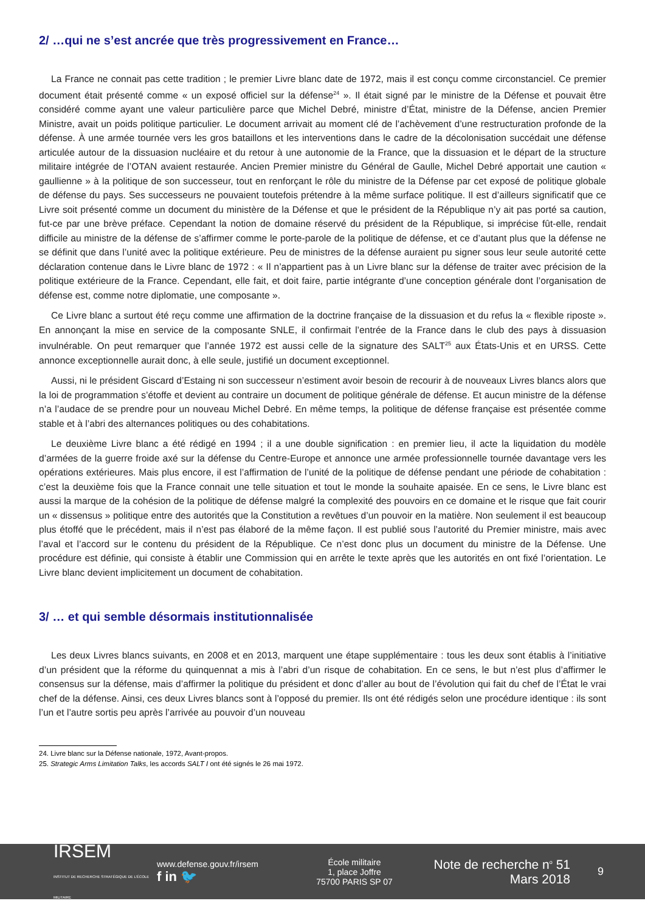2/ …qui ne s’est ancrée que très progressivement en France…
La France ne connait pas cette tradition ; le premier Livre blanc date de 1972, mais il est conçu comme circonstanciel. Ce premier document était présenté comme « un exposé officiel sur la défense<sup>24</sup> ». Il était signé par le ministre de la Défense et pouvait être considéré comme ayant une valeur particulière parce que Michel Debré, ministre d’État, ministre de la Défense, ancien Premier Ministre, avait un poids politique particulier. Le document arrivait au moment clé de l’achèvement d’une restructuration profonde de la défense. À une armée tournée vers les gros bataillons et les interventions dans le cadre de la décolonisation succédait une défense articulée autour de la dissuasion nucléaire et du retour à une autonomie de la France, que la dissuasion et le départ de la structure militaire intégrée de l’OTAN avaient restaurée. Ancien Premier ministre du Général de Gaulle, Michel Debré apportait une caution « gaullienne » à la politique de son successeur, tout en renforçant le rôle du ministre de la Défense par cet exposé de politique globale de défense du pays. Ses successeurs ne pouvaient toutefois prétendre à la même surface politique. Il est d’ailleurs significatif que ce Livre soit présenté comme un document du ministère de la Défense et que le président de la République n’y ait pas porté sa caution, fut-ce par une brève préface. Cependant la notion de domaine réservé du président de la République, si imprécise fût-elle, rendait difficile au ministre de la défense de s’affirmer comme le porte-parole de la politique de défense, et ce d’autant plus que la défense ne se définit que dans l’unité avec la politique extérieure. Peu de ministres de la défense auraient pu signer sous leur seule autorité cette déclaration contenue dans le Livre blanc de 1972 : « Il n’appartient pas à un Livre blanc sur la défense de traiter avec précision de la politique extérieure de la France. Cependant, elle fait, et doit faire, partie intégrante d’une conception générale dont l’organisation de défense est, comme notre diplomatie, une composante ».
Ce Livre blanc a surtout été reçu comme une affirmation de la doctrine française de la dissuasion et du refus la « flexible riposte ». En annonçant la mise en service de la composante SNLE, il confirmait l’entrée de la France dans le club des pays à dissuasion invulnérable. On peut remarquer que l’année 1972 est aussi celle de la signature des SALT<sup>25</sup> aux États-Unis et en URSS. Cette annonce exceptionnelle aurait donc, à elle seule, justifié un document exceptionnel.
Aussi, ni le président Giscard d’Estaing ni son successeur n’estiment avoir besoin de recourir à de nouveaux Livres blancs alors que la loi de programmation s’étoffe et devient au contraire un document de politique générale de défense. Et aucun ministre de la défense n’a l’audace de se prendre pour un nouveau Michel Debré. En même temps, la politique de défense française est présentée comme stable et à l’abri des alternances politiques ou des cohabitations.
Le deuxième Livre blanc a été rédigé en 1994 ; il a une double signification : en premier lieu, il acte la liquidation du modèle d’armées de la guerre froide axé sur la défense du Centre-Europe et annonce une armée professionnelle tournée davantage vers les opérations extérieures. Mais plus encore, il est l’affirmation de l’unité de la politique de défense pendant une période de cohabitation : c’est la deuxième fois que la France connait une telle situation et tout le monde la souhaite apaisée. En ce sens, le Livre blanc est aussi la marque de la cohésion de la politique de défense malgré la complexité des pouvoirs en ce domaine et le risque que fait courir un « dissensus » politique entre des autorités que la Constitution a revêtues d’un pouvoir en la matière. Non seulement il est beaucoup plus étoffé que le précédent, mais il n’est pas élaboré de la même façon. Il est publié sous l’autorité du Premier ministre, mais avec l’aval et l’accord sur le contenu du président de la République. Ce n’est donc plus un document du ministre de la Défense. Une procédure est définie, qui consiste à établir une Commission qui en arrête le texte après que les autorités en ont fixé l’orientation. Le Livre blanc devient implicitement un document de cohabitation.
3/ … et qui semble désormais institutionnalisée
Les deux Livres blancs suivants, en 2008 et en 2013, marquent une étape supplémentaire : tous les deux sont établis à l’initiative d’un président que la réforme du quinquennat a mis à l’abri d’un risque de cohabitation. En ce sens, le but n’est plus d’affirmer le consensus sur la défense, mais d’affirmer la politique du président et donc d’aller au bout de l’évolution qui fait du chef de l’État le vrai chef de la défense. Ainsi, ces deux Livres blancs sont à l’opposé du premier. Ils ont été rédigés selon une procédure identique : ils sont l’un et l’autre sortis peu après l’arrivée au pouvoir d’un nouveau
24. Livre blanc sur la Défense nationale, 1972, Avant-propos.
25. Strategic Arms Limitation Talks, les accords SALT I ont été signés le 26 mai 1972.
IRSEM
INSTITUT DE RECHERCHE STRATÉGIQUE DE L’ÉCOLE MILITAIRE
www.defense.gouv.fr/irsem
f in 🐦
École militaire
1, place Joffre
75700 PARIS SP 07
Note de recherche n<sup>o</sup> 51
Mars 2018
9